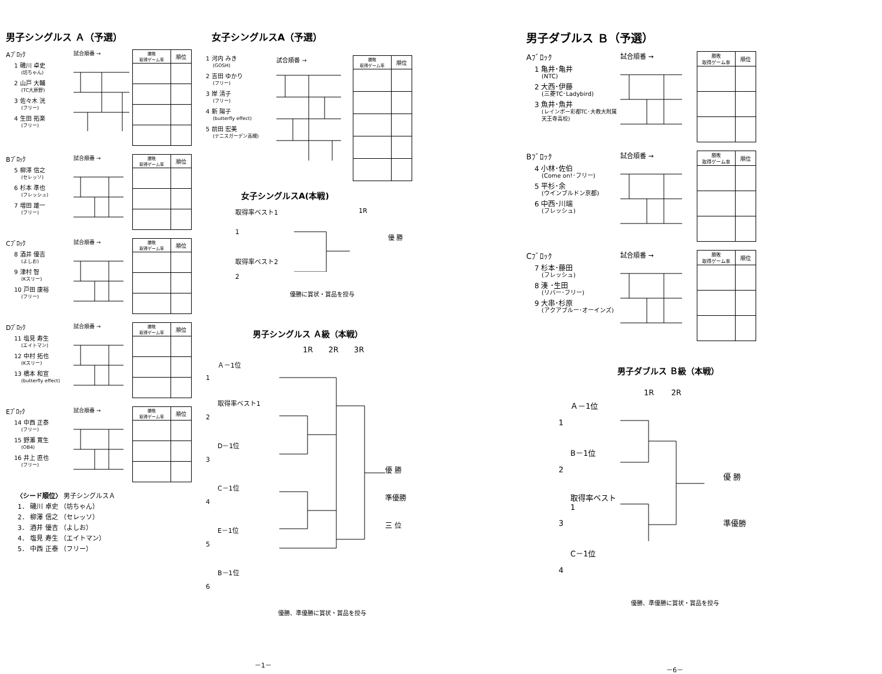男子シングルス Ａ（予選）
Aﾌﾞﾛｯｸ
1 磯川 卓史
(坊ちゃん)
2 山戸 大輔
(TC大原野)
3 佐々木 洸
(フリー)
4 生田 拓楽
(フリー)
試合順番 →
| 勝敗 取得ゲーム率 | 順位 |
| --- | --- |
Bﾌﾞﾛｯｸ
5 柳澤 信之
(セレッソ)
6 杉本 準也
(フレッシュ)
7 増田 雄一
(フリー)
試合順番 →
| 勝敗 取得ゲーム率 | 順位 |
| --- | --- |
Cﾌﾞﾛｯｸ
8 酒井 優吉
(よしお)
9 津村 智
(Kスリー)
10 戸田 康裕
(フリー)
試合順番 →
| 勝敗 取得ゲーム率 | 順位 |
| --- | --- |
Dﾌﾞﾛｯｸ
11 塩見 寿生
(エイトマン)
12 中村 拓也
(Kスリー)
13 橋本 和宣
(butterfly effect)
試合順番 →
| 勝敗 取得ゲーム率 | 順位 |
| --- | --- |
Eﾌﾞﾛｯｸ
14 中西 正泰
(フリー)
15 野瀬 寛生
(OB4)
16 井上 直也
(フリー)
試合順番 →
| 勝敗 取得ゲーム率 | 順位 |
| --- | --- |
〈シード順位〉 男子シングルスＡ
1． 磯川 卓史 （坊ちゃん）
2． 柳澤 信之 （セレッソ）
3． 酒井 優吉 （よしお）
4． 塩見 寿生 （エイトマン）
5． 中西 正泰 （フリー）
女子シングルスA（予選）
1 河内 みき
(GOSH)
2 吉田 ゆかり
(フリー)
3 岸 清子
(フリー)
4 新 陽子
(butterfly effect)
5 前田 宏美
(テニスガーデン高槻)
試合順番 →
| 勝敗 取得ゲーム率 | 順位 |
| --- | --- |
女子シングルスA(本戦)
取得率ベスト1
1
取得率ベスト2
2
1R
優 勝
優勝に賞状・賞品を授与
男子シングルス Ａ級（本戦）
1R 2R 3R
Ａ－1位
1
取得率ベスト1
2
D－1位
3
C－1位
4
E－1位
5
B－1位
6
優 勝
準優勝
三 位
優勝、準優勝に賞状・賞品を授与
－1－
男子ダブルス Ｂ（予選）
Aﾌﾞﾛｯｸ
1 亀井･亀井
(NTC)
2 大西･伊藤
(三菱TC･Ladybird)
3 魚井･魚井
(レインボー彩都TC･大教大附属
天王寺高校)
試合順番 →
| 勝敗 取得ゲーム率 | 順位 |
| --- | --- |
Bﾌﾞﾛｯｸ
4 小林･佐伯
(Come on!･フリー)
5 平杉･余
(ウインブルドン京都)
6 中西･川端
(フレッシュ)
試合順番 →
| 勝敗 取得ゲーム率 | 順位 |
| --- | --- |
Cﾌﾞﾛｯｸ
7 杉本･藤田
(フレッシュ)
8 湊 ･生田
(リバー･フリー)
9 大串･杉原
(アクアブルー･オーインズ)
試合順番 →
| 勝敗 取得ゲーム率 | 順位 |
| --- | --- |
男子ダブルス Ｂ級（本戦）
1R 2R
Ａ－1位
1
B－1位
2
取得率ベスト1
3
C－1位
4
優 勝
準優勝
優勝、準優勝に賞状・賞品を授与
－6－